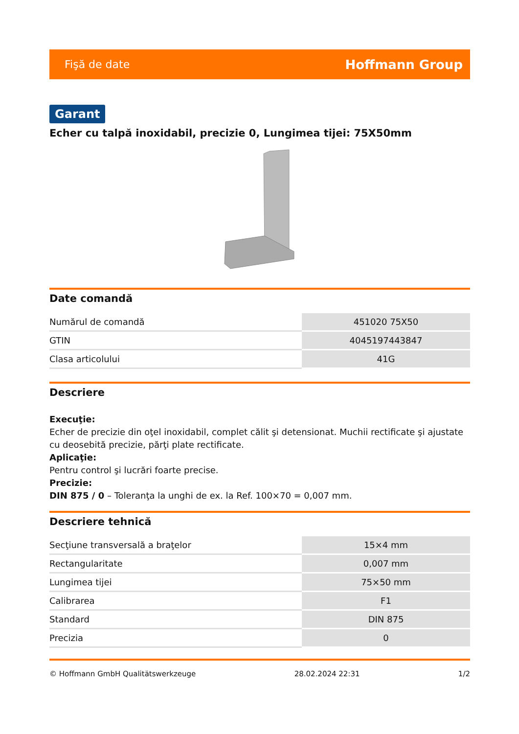Fişă de date Hoffmann Group
Garant
Echer cu talpă inoxidabil, precizie 0, Lungimea tijei: 75X50mm
Date comandă
| Numărul de comandă | 451020 75X50 |
| GTIN | 4045197443847 |
| Clasa articolului | 41G |
Descriere
Execuţie:
Echer de precizie din oţel inoxidabil, complet călit şi detensionat. Muchii rectificate şi ajustate cu deosebită precizie, părţi plate rectificate.
Aplicaţie:
Pentru control şi lucrări foarte precise.
Precizie:
DIN 875 / 0 – Toleranţa la unghi de ex. la Ref. 100×70 = 0,007 mm.
Descriere tehnică
| Secţiune transversală a braţelor | 15×4 mm |
| Rectangularitate | 0,007 mm |
| Lungimea tijei | 75×50 mm |
| Calibrarea | F1 |
| Standard | DIN 875 |
| Precizia | 0 |
© Hoffmann GmbH Qualitätswerkzeuge 28.02.2024 22:31 1/2